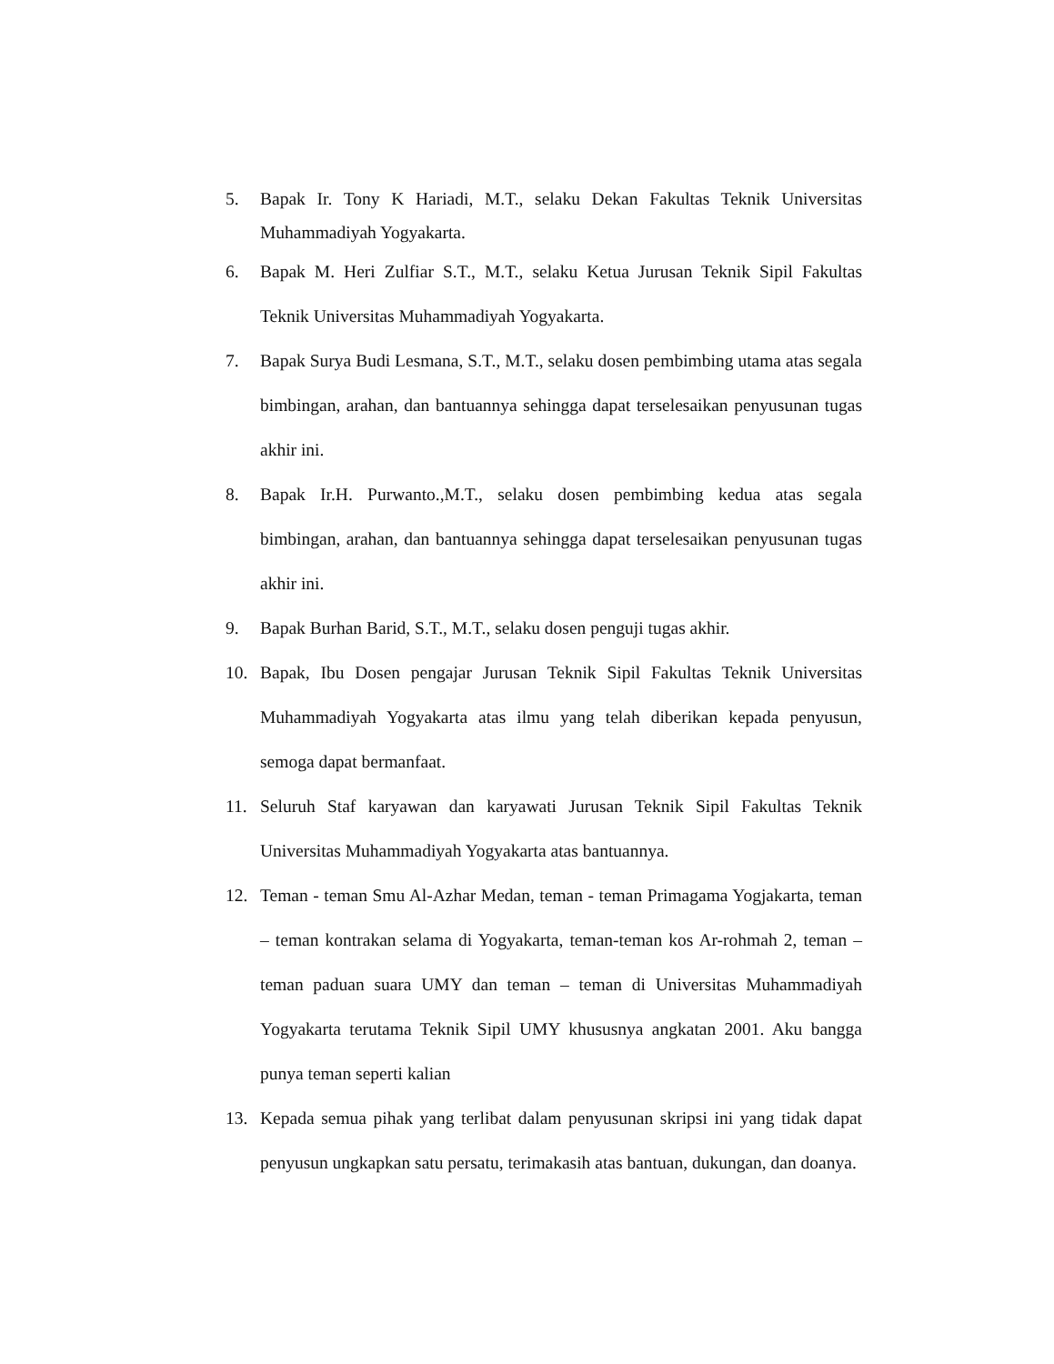5. Bapak Ir. Tony K Hariadi, M.T., selaku Dekan Fakultas Teknik Universitas Muhammadiyah Yogyakarta.
6. Bapak M. Heri Zulfiar S.T., M.T., selaku Ketua Jurusan Teknik Sipil Fakultas Teknik Universitas Muhammadiyah Yogyakarta.
7. Bapak Surya Budi Lesmana, S.T., M.T., selaku dosen pembimbing utama atas segala bimbingan, arahan, dan bantuannya sehingga dapat terselesaikan penyusunan tugas akhir ini.
8. Bapak Ir.H. Purwanto.,M.T., selaku dosen pembimbing kedua atas segala bimbingan, arahan, dan bantuannya sehingga dapat terselesaikan penyusunan tugas akhir ini.
9. Bapak Burhan Barid, S.T., M.T., selaku dosen penguji tugas akhir.
10. Bapak, Ibu Dosen pengajar Jurusan Teknik Sipil Fakultas Teknik Universitas Muhammadiyah Yogyakarta atas ilmu yang telah diberikan kepada penyusun, semoga dapat bermanfaat.
11. Seluruh Staf karyawan dan karyawati Jurusan Teknik Sipil Fakultas Teknik Universitas Muhammadiyah Yogyakarta atas bantuannya.
12. Teman - teman Smu Al-Azhar Medan, teman - teman Primagama Yogjakarta, teman – teman kontrakan selama di Yogyakarta, teman-teman kos Ar-rohmah 2, teman – teman paduan suara UMY dan teman – teman di Universitas Muhammadiyah Yogyakarta terutama Teknik Sipil UMY khususnya angkatan 2001. Aku bangga punya teman seperti kalian
13. Kepada semua pihak yang terlibat dalam penyusunan skripsi ini yang tidak dapat penyusun ungkapkan satu persatu, terimakasih atas bantuan, dukungan, dan doanya.